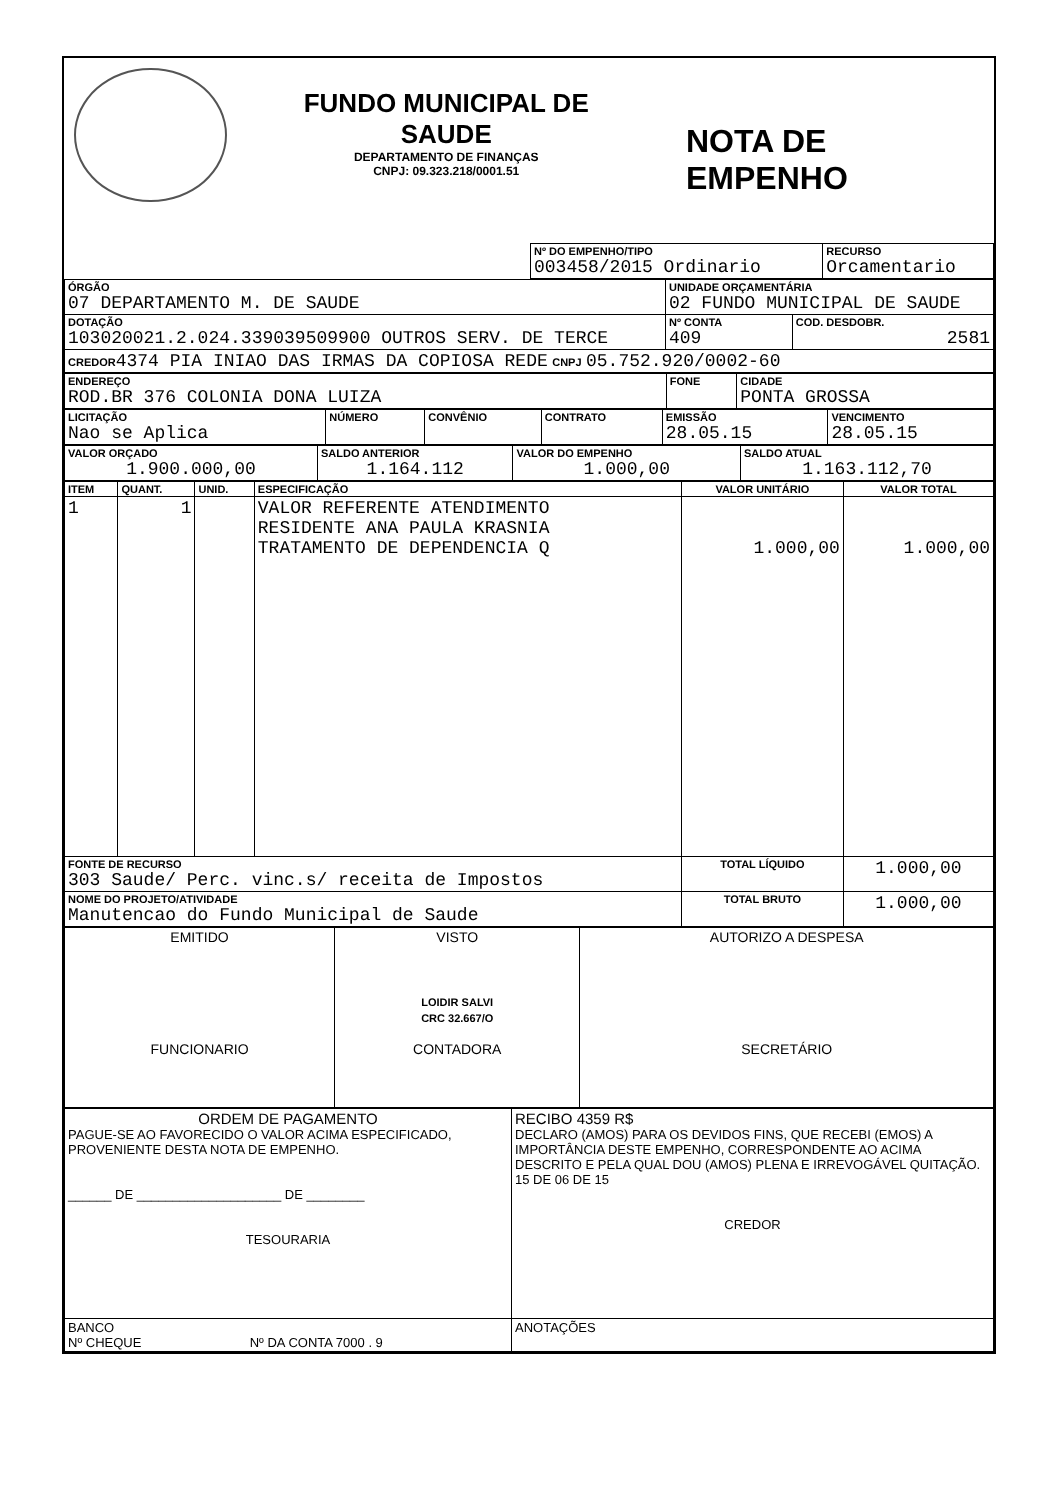FUNDO MUNICIPAL DE SAUDE
DEPARTAMENTO DE FINANÇAS
CNPJ: 09.323.218/0001.51
NOTA DE EMPENHO
| | Nº DO EMPENHO/TIPO 003458/2015 Ordinario | RECURSO Orcamentario |
| ÓRGÃO 07 DEPARTAMENTO M. DE SAUDE | UNIDADE ORÇAMENTÁRIA 02 FUNDO MUNICIPAL DE SAUDE | |
| DOTAÇÃO 103020021.2.024.339039509900 OUTROS SERV. DE TERCE | Nº CONTA 409 | COD. DESDOBR. 2581 |
| CREDOR 4374 PIA INIAO DAS IRMAS DA COPIOSA REDE CNPJ 05.752.920/0002-60 | | |
| ENDEREÇO ROD.BR 376 COLONIA DONA LUIZA | FONE | CIDADE PONTA GROSSA |
| LICITAÇÃO Nao se Aplica | NÚMERO | CONVÊNIO | CONTRATO | EMISSÃO 28.05.15 | VENCIMENTO 28.05.15 |
| VALOR ORÇADO 1.900.000,00 | SALDO ANTERIOR 1.164.112 | VALOR DO EMPENHO 1.000,00 | SALDO ATUAL 1.163.112,70 |
| ITEM | QUANT. | UNID. | ESPECIFICAÇÃO | VALOR UNITÁRIO | VALOR TOTAL |
| --- | --- | --- | --- | --- | --- |
| 1 | 1 | | VALOR REFERENTE ATENDIMENTO RESIDENTE ANA PAULA KRASNIA TRATAMENTO DE DEPENDENCIA Q | 1.000,00 | 1.000,00 |
| FONTE DE RECURSO 303 Saude/ Perc. vinc.s/ receita de Impostos | | | | TOTAL LÍQUIDO | 1.000,00 |
| NOME DO PROJETO/ATIVIDADE Manutencao do Fundo Municipal de Saude | | | | TOTAL BRUTO | 1.000,00 |
| EMITIDO FUNCIONARIO | VISTO LOIDIR SALVI CRC 32.667/O CONTADORA | AUTORIZO A DESPESA SECRETÁRIO |
| ORDEM DE PAGAMENTO PAGUE-SE AO FAVORECIDO O VALOR ACIMA ESPECIFICADO, PROVENIENTE DESTA NOTA DE EMPENHO. ______ DE ____________________ DE ________ TESOURARIA | RECIBO 4359 R$ DECLARO (AMOS) PARA OS DEVIDOS FINS, QUE RECEBI (EMOS) A IMPORTÂNCIA DESTE EMPENHO, CORRESPONDENTE AO ACIMA DESCRITO E PELA QUAL DOU (AMOS) PLENA E IRREVOGÁVEL QUITAÇÃO. 15 DE 06 DE 15 CREDOR |
| BANCO Nº CHEQUE Nº DA CONTA 7000 . 9 | ANOTAÇÕES |